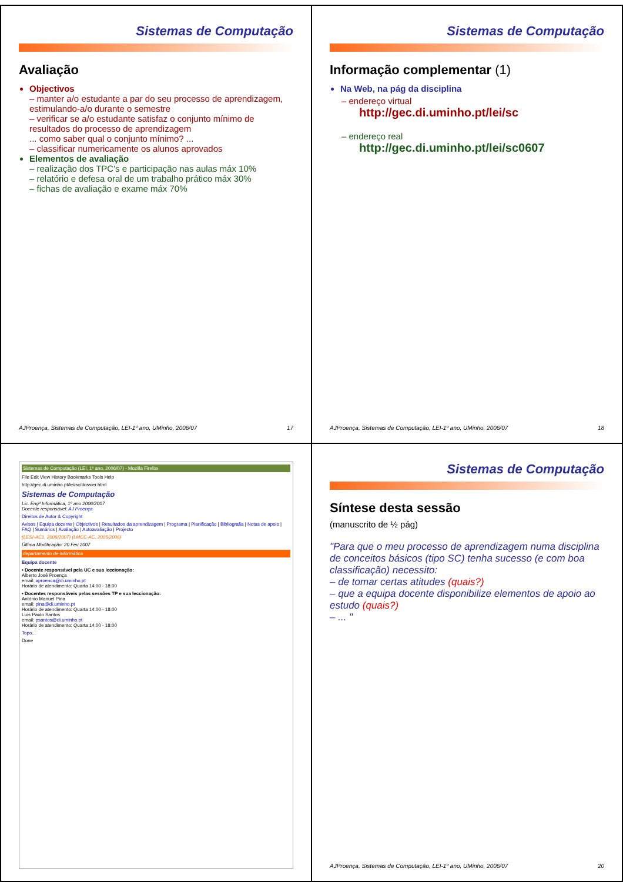Sistemas de Computação
Avaliação
Objectivos
– manter a/o estudante a par do seu processo de aprendizagem, estimulando-a/o durante o semestre
– verificar se a/o estudante satisfaz o conjunto mínimo de resultados do processo de aprendizagem
... como saber qual o conjunto mínimo? ...
– classificar numericamente os alunos aprovados
Elementos de avaliação
– realização dos TPC's e participação nas aulas máx 10%
– relatório e defesa oral de um trabalho prático máx 30%
– fichas de avaliação e exame máx 70%
AJProença, Sistemas de Computação, LEI-1º ano, UMinho, 2006/07 17
Sistemas de Computação
Informação complementar (1)
Na Web, na pág da disciplina
– endereço virtual
http://gec.di.uminho.pt/lei/sc
– endereço real
http://gec.di.uminho.pt/lei/sc0607
AJProença, Sistemas de Computação, LEI-1º ano, UMinho, 2006/07 18
Sistemas de Computação (LEI, 1º ano, 2006/07) - Mozilla Firefox
File Edit View History Bookmarks Tools Help
http://gec.di.uminho.pt/lei/sc/dossier.html
Sistemas de Computação
Lic. Engª Informática, 1º ano 2006/2007
Docente responsável: AJ Proença
Direitos de Autor & Copyright
Avisos | Equipa docente | Objectivos | Resultados da aprendizagem | Programa | Planificação | Bibliografia | Notas de apoio | FAQ | Sumários | Avaliação | Autoavaliação | Projecto
(LESI-AC1, 2006/2007) (LMCC-AC, 2005/2006)
Última Modificação: 20 Fev 2007
departamento de informática
Equipa docente
• Docente responsável pela UC e sua leccionação:
Alberto José Proença
email: aproenca@di.uminho.pt
Horário de atendimento: Quarta 14:00 - 18:00
• Docentes responsáveis pelas sessões TP e sua leccionação:
António Manuel Pina
email: pina@di.uminho.pt
Horário de atendimento: Quarta 14:00 - 18:00
Luís Paulo Santos
email: psantos@di.uminho.pt
Horário de atendimento: Quarta 14:00 - 18:00
Topo...
Done
Sistemas de Computação
Síntese desta sessão
(manuscrito de ½ pág)
"Para que o meu processo de aprendizagem numa disciplina de conceitos básicos (tipo SC) tenha sucesso (e com boa classificação) necessito:
– de tomar certas atitudes (quais?)
– que a equipa docente disponibilize elementos de apoio ao estudo (quais?)
– ... "
AJProença, Sistemas de Computação, LEI-1º ano, UMinho, 2006/07 20